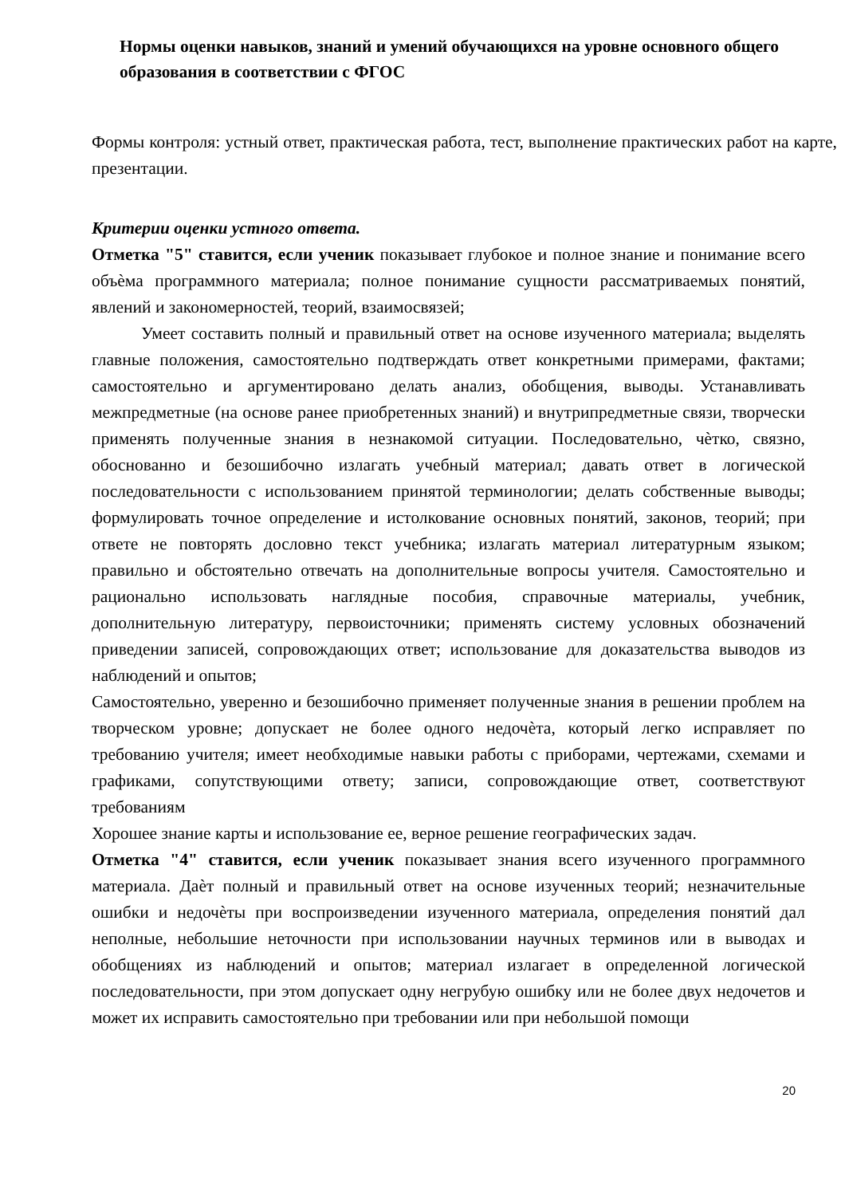Нормы оценки навыков, знаний и умений обучающихся на уровне основного общего образования в соответствии с ФГОС
Формы контроля: устный ответ, практическая работа, тест, выполнение практических работ на карте, презентации.
Критерии оценки устного ответа.
Отметка "5" ставится, если ученик показывает глубокое и полное знание и понимание всего объѐма программного материала; полное понимание сущности рассматриваемых понятий, явлений и закономерностей, теорий, взаимосвязей;
Умеет составить полный и правильный ответ на основе изученного материала; выделять главные положения, самостоятельно подтверждать ответ конкретными примерами, фактами; самостоятельно и аргументировано делать анализ, обобщения, выводы. Устанавливать межпредметные (на основе ранее приобретенных знаний) и внутрипредметные связи, творчески применять полученные знания в незнакомой ситуации. Последовательно, чѐтко, связно, обоснованно и безошибочно излагать учебный материал; давать ответ в логической последовательности с использованием принятой терминологии; делать собственные выводы; формулировать точное определение и истолкование основных понятий, законов, теорий; при ответе не повторять дословно текст учебника; излагать материал литературным языком; правильно и обстоятельно отвечать на дополнительные вопросы учителя. Самостоятельно и рационально использовать наглядные пособия, справочные материалы, учебник, дополнительную литературу, первоисточники; применять систему условных обозначений приведении записей, сопровождающих ответ; использование для доказательства выводов из наблюдений и опытов;
Самостоятельно, уверенно и безошибочно применяет полученные знания в решении проблем на творческом уровне; допускает не более одного недочѐта, который легко исправляет по требованию учителя; имеет необходимые навыки работы с приборами, чертежами, схемами и графиками, сопутствующими ответу; записи, сопровождающие ответ, соответствуют требованиям
Хорошее знание карты и использование ее, верное решение географических задач.
Отметка "4" ставится, если ученик показывает знания всего изученного программного материала. Даѐт полный и правильный ответ на основе изученных теорий; незначительные ошибки и недочѐты при воспроизведении изученного материала, определения понятий дал неполные, небольшие неточности при использовании научных терминов или в выводах и обобщениях из наблюдений и опытов; материал излагает в определенной логической последовательности, при этом допускает одну негрубую ошибку или не более двух недочетов и может их исправить самостоятельно при требовании или при небольшой помощи
20